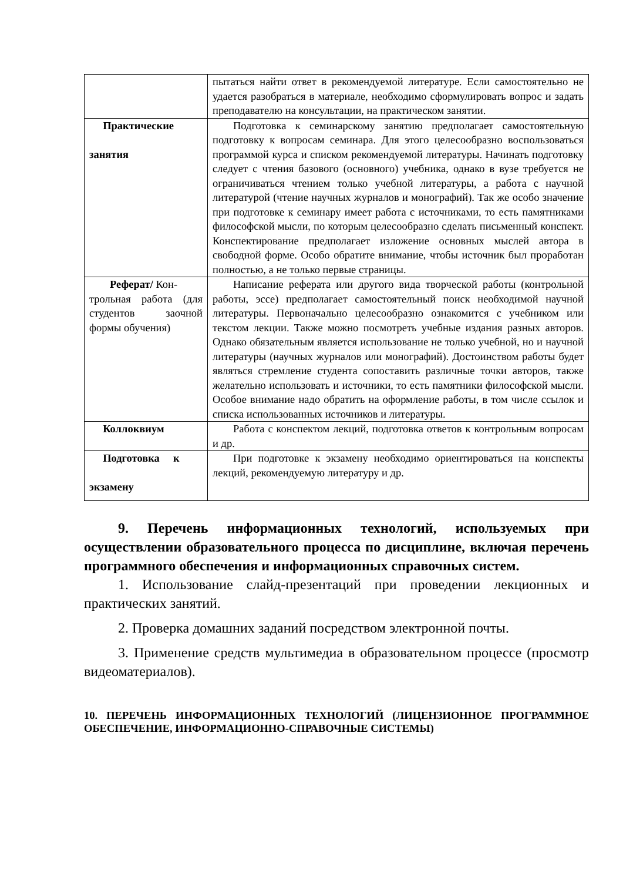| | пытаться найти ответ в рекомендуемой литературе. Если самостоятельно не удается разобраться в материале, необходимо сформулировать вопрос и задать преподавателю на консультации, на практическом занятии. |
| Практические занятия | Подготовка к семинарскому занятию предполагает самостоятельную подготовку к вопросам семинара. Для этого целесообразно воспользоваться программой курса и списком рекомендуемой литературы. Начинать подготовку следует с чтения базового (основного) учебника, однако в вузе требуется не ограничиваться чтением только учебной литературы, а работа с научной литературой (чтение научных журналов и монографий). Так же особо значение при подготовке к семинару имеет работа с источниками, то есть памятниками философской мысли, по которым целесообразно сделать письменный конспект. Конспектирование предполагает изложение основных мыслей автора в свободной форме. Особо обратите внимание, чтобы источник был проработан полностью, а не только первые страницы. |
| Реферат/ Кон- трольная работа (для студентов заочной формы обучения) | Написание реферата или другого вида творческой работы (контрольной работы, эссе) предполагает самостоятельный поиск необходимой научной литературы. Первоначально целесообразно ознакомится с учебником или текстом лекции. Также можно посмотреть учебные издания разных авторов. Однако обязательным является использование не только учебной, но и научной литературы (научных журналов или монографий). Достоинством работы будет являться стремление студента сопоставить различные точки авторов, также желательно использовать и источники, то есть памятники философской мысли. Особое внимание надо обратить на оформление работы, в том числе ссылок и списка использованных источников и литературы. |
| Коллоквиум | Работа с конспектом лекций, подготовка ответов к контрольным вопросам и др. |
| Подготовка к экзамену | При подготовке к экзамену необходимо ориентироваться на конспекты лекций, рекомендуемую литературу и др. |
9. Перечень информационных технологий, используемых при осуществлении образовательного процесса по дисциплине, включая перечень программного обеспечения и информационных справочных систем.
1. Использование слайд-презентаций при проведении лекционных и практических занятий.
2. Проверка домашних заданий посредством электронной почты.
3. Применение средств мультимедиа в образовательном процессе (просмотр видеоматериалов).
10. ПЕРЕЧЕНЬ ИНФОРМАЦИОННЫХ ТЕХНОЛОГИЙ (ЛИЦЕНЗИОННОЕ ПРОГРАММНОЕ ОБЕСПЕЧЕНИЕ, ИНФОРМАЦИОННО-СПРАВОЧНЫЕ СИСТЕМЫ)